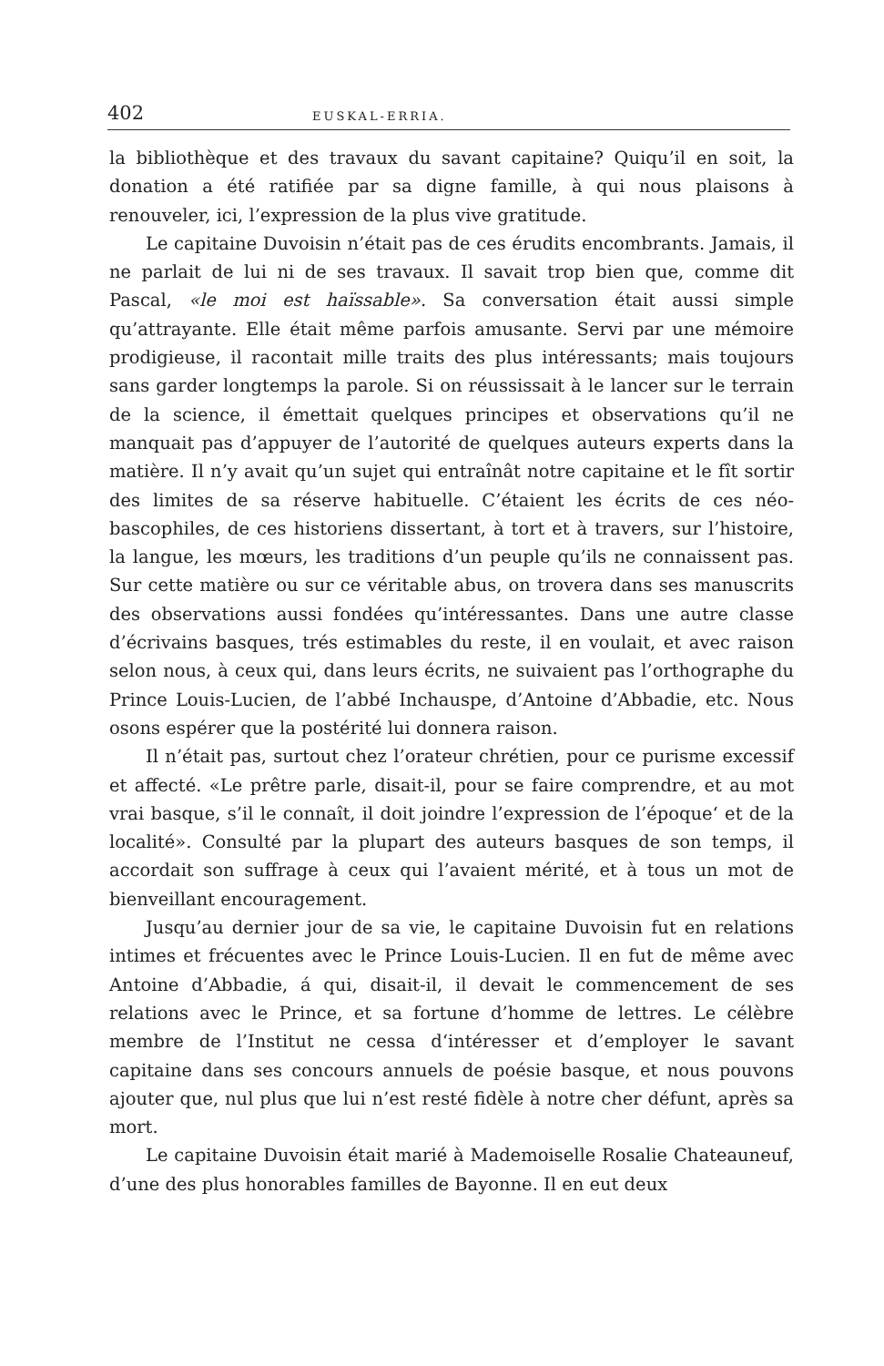402 EUSKAL-ERRIA.
la bibliothèque et des travaux du savant capitaine? Quiqu’il en soit, la donation a été ratifiée par sa digne famille, à qui nous plaisons à renouveler, ici, l’expression de la plus vive gratitude.
Le capitaine Duvoisin n’était pas de ces érudits encombrants. Jamais, il ne parlait de lui ni de ses travaux. Il savait trop bien que, comme dit Pascal, «le moi est haïssable». Sa conversation était aussi simple qu’attrayante. Elle était même parfois amusante. Servi par une mémoire prodigieuse, il racontait mille traits des plus intéressants; mais toujours sans garder longtemps la parole. Si on réussissait à le lancer sur le terrain de la science, il émettait quelques principes et observations qu’il ne manquait pas d’appuyer de l’autorité de quelques auteurs experts dans la matière. Il n’y avait qu’un sujet qui entraînât notre capitaine et le fît sortir des limites de sa réserve habituelle. C’étaient les écrits de ces néo-bascophiles, de ces historiens dissertant, à tort et à travers, sur l’histoire, la langue, les mœurs, les traditions d’un peuple qu’ils ne connaissent pas. Sur cette matière ou sur ce véritable abus, on trovera dans ses manuscrits des observations aussi fondées qu’intéressantes. Dans une autre classe d’écrivains basques, trés estimables du reste, il en voulait, et avec raison selon nous, à ceux qui, dans leurs écrits, ne suivaient pas l’orthographe du Prince Louis-Lucien, de l’abbé Inchauspe, d’Antoine d’Abbadie, etc. Nous osons espérer que la postérité lui donnera raison.
Il n’était pas, surtout chez l’orateur chrétien, pour ce purisme excessif et affecté. «Le prêtre parle, disait-il, pour se faire comprendre, et au mot vrai basque, s’il le connaît, il doit joindre l’expression de l’époque‘ et de la localité». Consulté par la plupart des auteurs basques de son temps, il accordait son suffrage à ceux qui l’avaient mérité, et à tous un mot de bienveillant encouragement.
Jusqu’au dernier jour de sa vie, le capitaine Duvoisin fut en relations intimes et frécuentes avec le Prince Louis-Lucien. Il en fut de même avec Antoine d’Abbadie, á qui, disait-il, il devait le commencement de ses relations avec le Prince, et sa fortune d’homme de lettres. Le célèbre membre de l’Institut ne cessa d‘intéresser et d’employer le savant capitaine dans ses concours annuels de poésie basque, et nous pouvons ajouter que, nul plus que lui n’est resté fidèle à notre cher défunt, après sa mort.
Le capitaine Duvoisin était marié à Mademoiselle Rosalie Chateauneuf, d’une des plus honorables familles de Bayonne. Il en eut deux